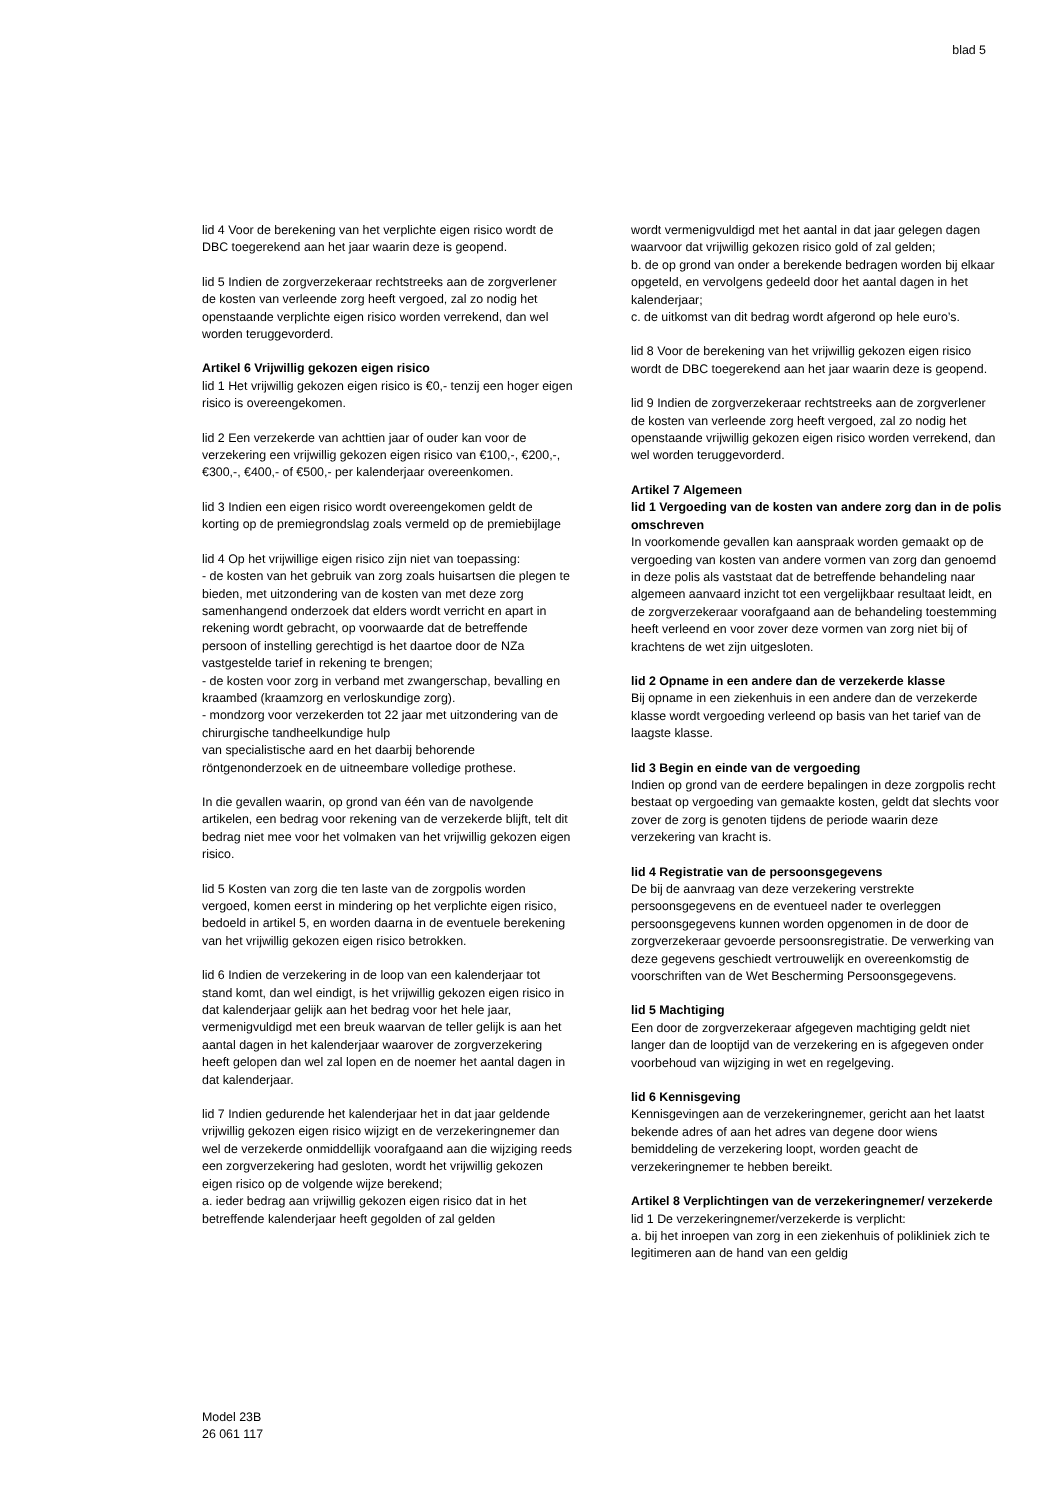blad 5
lid 4 Voor de berekening van het verplichte eigen risico wordt de DBC toegerekend aan het jaar waarin deze is geopend.
lid 5 Indien de zorgverzekeraar rechtstreeks aan de zorgverlener de kosten van verleende zorg heeft vergoed, zal zo nodig het openstaande verplichte eigen risico worden verrekend, dan wel worden teruggevorderd.
Artikel 6 Vrijwillig gekozen eigen risico
lid 1 Het vrijwillig gekozen eigen risico is €0,- tenzij een hoger eigen risico is overeengekomen.
lid 2 Een verzekerde van achttien jaar of ouder kan voor de verzekering een vrijwillig gekozen eigen risico van €100,-, €200,-, €300,-, €400,- of €500,- per kalenderjaar overeenkomen.
lid 3 Indien een eigen risico wordt overeengekomen geldt de korting op de premiegrondslag zoals vermeld op de premiebijlage
lid 4 Op het vrijwillige eigen risico zijn niet van toepassing:
- de kosten van het gebruik van zorg zoals huisartsen die plegen te bieden, met uitzondering van de kosten van met deze zorg samenhangend onderzoek dat elders wordt verricht en apart in rekening wordt gebracht, op voorwaarde dat de betreffende persoon of instelling gerechtigd is het daartoe door de NZa vastgestelde tarief in rekening te brengen;
- de kosten voor zorg in verband met zwangerschap, bevalling en kraambed (kraamzorg en verloskundige zorg).
- mondzorg voor verzekerden tot 22 jaar met uitzondering van de chirurgische tandheelkundige hulp
van specialistische aard en het daarbij behorende röntgenonderzoek en de uitneembare volledige prothese.
In die gevallen waarin, op grond van één van de navolgende artikelen, een bedrag voor rekening van de verzekerde blijft, telt dit bedrag niet mee voor het volmaken van het vrijwillig gekozen eigen risico.
lid 5 Kosten van zorg die ten laste van de zorgpolis worden vergoed, komen eerst in mindering op het verplichte eigen risico, bedoeld in artikel 5, en worden daarna in de eventuele berekening van het vrijwillig gekozen eigen risico betrokken.
lid 6 Indien de verzekering in de loop van een kalenderjaar tot stand komt, dan wel eindigt, is het vrijwillig gekozen eigen risico in dat kalenderjaar gelijk aan het bedrag voor het hele jaar, vermenigvuldigd met een breuk waarvan de teller gelijk is aan het aantal dagen in het kalenderjaar waarover de zorgverzekering heeft gelopen dan wel zal lopen en de noemer het aantal dagen in dat kalenderjaar.
lid 7 Indien gedurende het kalenderjaar het in dat jaar geldende vrijwillig gekozen eigen risico wijzigt en de verzekeringnemer dan wel de verzekerde onmiddellijk voorafgaand aan die wijziging reeds een zorgverzekering had gesloten, wordt het vrijwillig gekozen eigen risico op de volgende wijze berekend;
a. ieder bedrag aan vrijwillig gekozen eigen risico dat in het betreffende kalenderjaar heeft gegolden of zal gelden
wordt vermenigvuldigd met het aantal in dat jaar gelegen dagen waarvoor dat vrijwillig gekozen risico gold of zal gelden;
b. de op grond van onder a berekende bedragen worden bij elkaar opgeteld, en vervolgens gedeeld door het aantal dagen in het kalenderjaar;
c. de uitkomst van dit bedrag wordt afgerond op hele euro’s.
lid 8 Voor de berekening van het vrijwillig gekozen eigen risico wordt de DBC toegerekend aan het jaar waarin deze is geopend.
lid 9 Indien de zorgverzekeraar rechtstreeks aan de zorgverlener de kosten van verleende zorg heeft vergoed, zal zo nodig het openstaande vrijwillig gekozen eigen risico worden verrekend, dan wel worden teruggevorderd.
Artikel 7 Algemeen
lid 1 Vergoeding van de kosten van andere zorg dan in de polis omschreven
In voorkomende gevallen kan aanspraak worden gemaakt op de vergoeding van kosten van andere vormen van zorg dan genoemd in deze polis als vaststaat dat de betreffende behandeling naar algemeen aanvaard inzicht tot een vergelijkbaar resultaat leidt, en de zorgverzekeraar voorafgaand aan de behandeling toestemming heeft verleend en voor zover deze vormen van zorg niet bij of krachtens de wet zijn uitgesloten.
lid 2 Opname in een andere dan de verzekerde klasse
Bij opname in een ziekenhuis in een andere dan de verzekerde klasse wordt vergoeding verleend op basis van het tarief van de laagste klasse.
lid 3 Begin en einde van de vergoeding
Indien op grond van de eerdere bepalingen in deze zorgpolis recht bestaat op vergoeding van gemaakte kosten, geldt dat slechts voor zover de zorg is genoten tijdens de periode waarin deze verzekering van kracht is.
lid 4 Registratie van de persoonsgegevens
De bij de aanvraag van deze verzekering verstrekte persoonsgegevens en de eventueel nader te overleggen persoonsgegevens kunnen worden opgenomen in de door de zorgverzekeraar gevoerde persoonsregistratie. De verwerking van deze gegevens geschiedt vertrouwelijk en overeenkomstig de voorschriften van de Wet Bescherming Persoonsgegevens.
lid 5 Machtiging
Een door de zorgverzekeraar afgegeven machtiging geldt niet langer dan de looptijd van de verzekering en is afgegeven onder voorbehoud van wijziging in wet en regelgeving.
lid 6 Kennisgeving
Kennisgevingen aan de verzekeringnemer, gericht aan het laatst bekende adres of aan het adres van degene door wiens bemiddeling de verzekering loopt, worden geacht de verzekeringnemer te hebben bereikt.
Artikel 8 Verplichtingen van de verzekeringnemer/ verzekerde
lid 1 De verzekeringnemer/verzekerde is verplicht:
a. bij het inroepen van zorg in een ziekenhuis of polikliniek zich te legitimeren aan de hand van een geldig
Model 23B
26 061 117